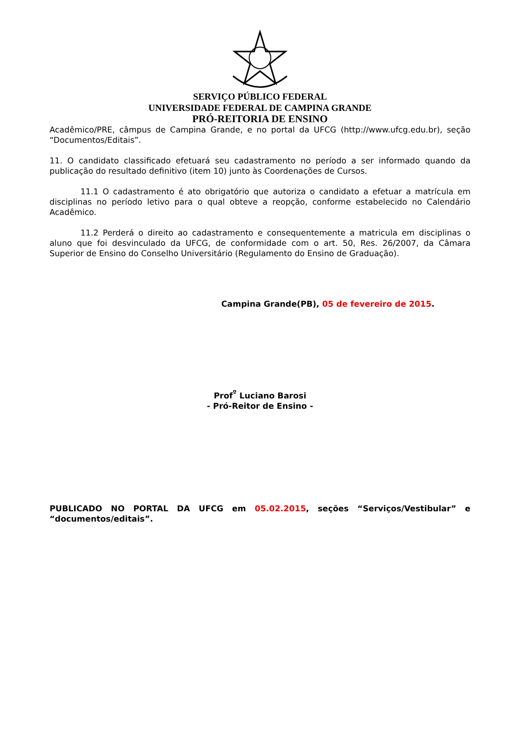SERVIÇO PÚBLICO FEDERAL
UNIVERSIDADE FEDERAL DE CAMPINA GRANDE
PRÓ-REITORIA DE ENSINO
Acadêmico/PRE, câmpus de Campina Grande, e no portal da UFCG (http://www.ufcg.edu.br), seção “Documentos/Editais”.
11. O candidato classificado efetuará seu cadastramento no período a ser informado quando da publicação do resultado definitivo (item 10) junto às Coordenações de Cursos.
11.1 O cadastramento é ato obrigatório que autoriza o candidato a efetuar a matrícula em disciplinas no período letivo para o qual obteve a reopção, conforme estabelecido no Calendário Acadêmico.
11.2 Perderá o direito ao cadastramento e consequentemente a matricula em disciplinas o aluno que foi desvinculado da UFCG, de conformidade com o art. 50, Res. 26/2007, da Câmara Superior de Ensino do Conselho Universitário (Regulamento do Ensino de Graduação).
Campina Grande(PB), 05 de fevereiro de 2015.
Prof<sup>º</sup> Luciano Barosi
- Pró-Reitor de Ensino -
PUBLICADO NO PORTAL DA UFCG em 05.02.2015, seções “Serviços/Vestibular” e “documentos/editais”.